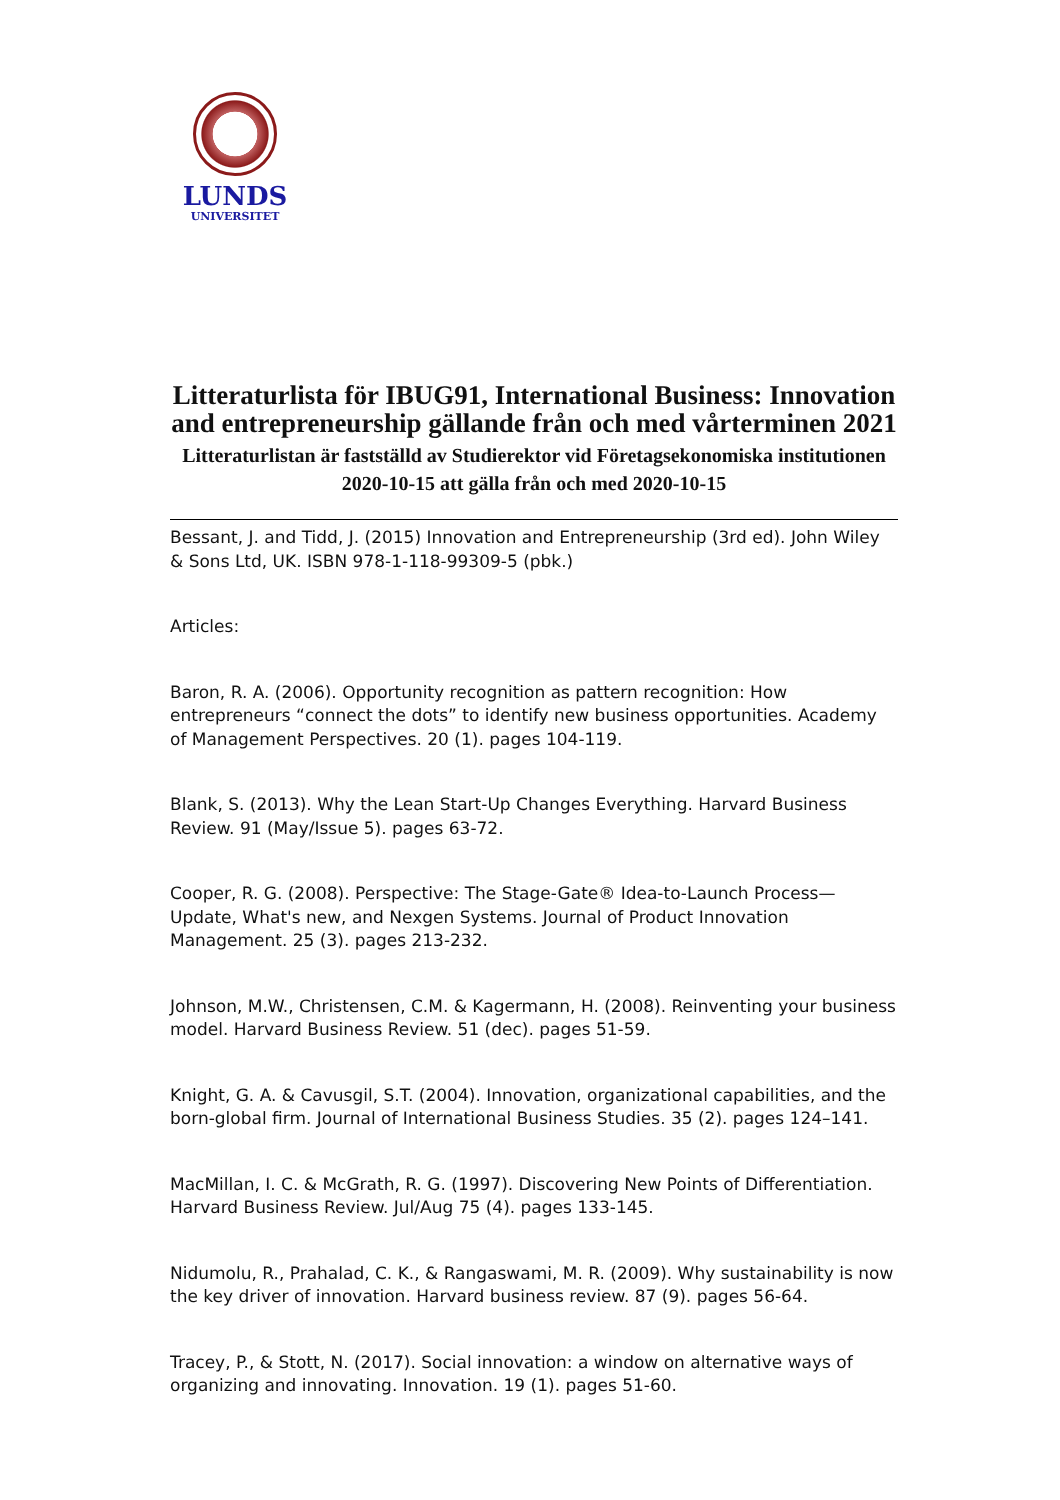LUNDS
UNIVERSITET
Litteraturlista för IBUG91, International Business: Innovation and entrepreneurship gällande från och med vårterminen 2021
Litteraturlistan är fastställd av Studierektor vid Företagsekonomiska institutionen 2020-10-15 att gälla från och med 2020-10-15
Bessant, J. and Tidd, J. (2015) Innovation and Entrepreneurship (3rd ed). John Wiley & Sons Ltd, UK. ISBN 978-1-118-99309-5 (pbk.)
Articles:
Baron, R. A. (2006). Opportunity recognition as pattern recognition: How entrepreneurs “connect the dots” to identify new business opportunities. Academy of Management Perspectives. 20 (1). pages 104-119.
Blank, S. (2013). Why the Lean Start-Up Changes Everything. Harvard Business Review. 91 (May/Issue 5). pages 63-72.
Cooper, R. G. (2008). Perspective: The Stage-Gate® Idea-to-Launch Process—Update, What's new, and Nexgen Systems. Journal of Product Innovation Management. 25 (3). pages 213-232.
Johnson, M.W., Christensen, C.M. & Kagermann, H. (2008). Reinventing your business model. Harvard Business Review. 51 (dec). pages 51-59.
Knight, G. A. & Cavusgil, S.T. (2004). Innovation, organizational capabilities, and the born-global firm. Journal of International Business Studies. 35 (2). pages 124–141.
MacMillan, I. C. & McGrath, R. G. (1997). Discovering New Points of Differentiation. Harvard Business Review. Jul/Aug 75 (4). pages 133-145.
Nidumolu, R., Prahalad, C. K., & Rangaswami, M. R. (2009). Why sustainability is now the key driver of innovation. Harvard business review. 87 (9). pages 56-64.
Tracey, P., & Stott, N. (2017). Social innovation: a window on alternative ways of organizing and innovating. Innovation. 19 (1). pages 51-60.